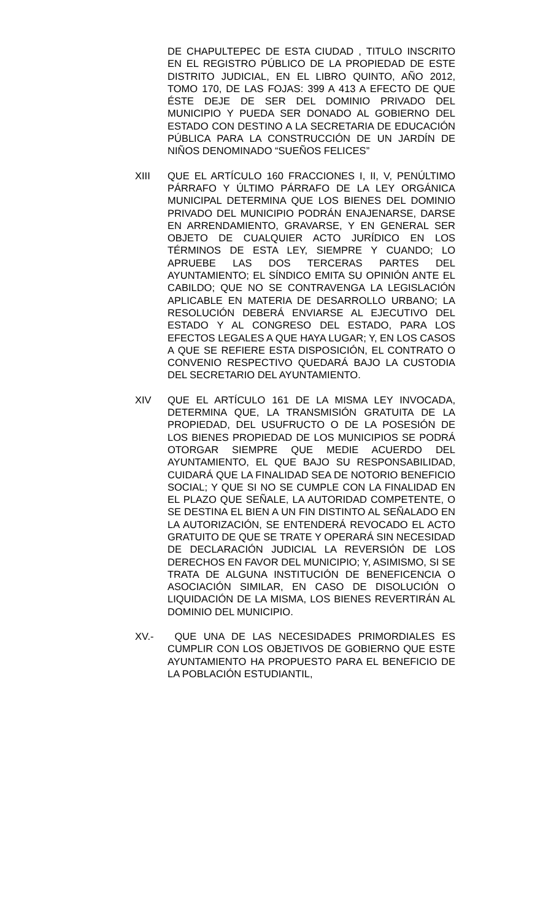DE CHAPULTEPEC DE ESTA CIUDAD , TITULO INSCRITO EN EL REGISTRO PÚBLICO DE LA PROPIEDAD DE ESTE DISTRITO JUDICIAL, EN EL LIBRO QUINTO, AÑO 2012, TOMO 170, DE LAS FOJAS: 399 A 413 A EFECTO DE QUE ÉSTE DEJE DE SER DEL DOMINIO PRIVADO DEL MUNICIPIO Y PUEDA SER DONADO AL GOBIERNO DEL ESTADO CON DESTINO A LA SECRETARIA DE EDUCACIÓN PÚBLICA PARA LA CONSTRUCCIÓN DE UN JARDÍN DE NIÑOS DENOMINADO “SUEÑOS FELICES”
XIII QUE EL ARTÍCULO 160 FRACCIONES I, II, V, PENÚLTIMO PÁRRAFO Y ÚLTIMO PÁRRAFO DE LA LEY ORGÁNICA MUNICIPAL DETERMINA QUE LOS BIENES DEL DOMINIO PRIVADO DEL MUNICIPIO PODRÁN ENAJENARSE, DARSE EN ARRENDAMIENTO, GRAVARSE, Y EN GENERAL SER OBJETO DE CUALQUIER ACTO JURÍDICO EN LOS TÉRMINOS DE ESTA LEY, SIEMPRE Y CUANDO; LO APRUEBE LAS DOS TERCERAS PARTES DEL AYUNTAMIENTO; EL SÍNDICO EMITA SU OPINIÓN ANTE EL CABILDO; QUE NO SE CONTRAVENGA LA LEGISLACIÓN APLICABLE EN MATERIA DE DESARROLLO URBANO; LA RESOLUCIÓN DEBERÁ ENVIARSE AL EJECUTIVO DEL ESTADO Y AL CONGRESO DEL ESTADO, PARA LOS EFECTOS LEGALES A QUE HAYA LUGAR; Y, EN LOS CASOS A QUE SE REFIERE ESTA DISPOSICIÓN, EL CONTRATO O CONVENIO RESPECTIVO QUEDARÁ BAJO LA CUSTODIA DEL SECRETARIO DEL AYUNTAMIENTO.
XIV QUE EL ARTÍCULO 161 DE LA MISMA LEY INVOCADA, DETERMINA QUE, LA TRANSMISIÓN GRATUITA DE LA PROPIEDAD, DEL USUFRUCTO O DE LA POSESIÓN DE LOS BIENES PROPIEDAD DE LOS MUNICIPIOS SE PODRÁ OTORGAR SIEMPRE QUE MEDIE ACUERDO DEL AYUNTAMIENTO, EL QUE BAJO SU RESPONSABILIDAD, CUIDARÁ QUE LA FINALIDAD SEA DE NOTORIO BENEFICIO SOCIAL; Y QUE SI NO SE CUMPLE CON LA FINALIDAD EN EL PLAZO QUE SEÑALE, LA AUTORIDAD COMPETENTE, O SE DESTINA EL BIEN A UN FIN DISTINTO AL SEÑALADO EN LA AUTORIZACIÓN, SE ENTENDERÁ REVOCADO EL ACTO GRATUITO DE QUE SE TRATE Y OPERARÁ SIN NECESIDAD DE DECLARACIÓN JUDICIAL LA REVERSIÓN DE LOS DERECHOS EN FAVOR DEL MUNICIPIO; Y, ASIMISMO, SI SE TRATA DE ALGUNA INSTITUCIÓN DE BENEFICENCIA O ASOCIACIÓN SIMILAR, EN CASO DE DISOLUCIÓN O LIQUIDACIÓN DE LA MISMA, LOS BIENES REVERTIRÁN AL DOMINIO DEL MUNICIPIO.
XV.- QUE UNA DE LAS NECESIDADES PRIMORDIALES ES CUMPLIR CON LOS OBJETIVOS DE GOBIERNO QUE ESTE AYUNTAMIENTO HA PROPUESTO PARA EL BENEFICIO DE LA POBLACIÓN ESTUDIANTIL,